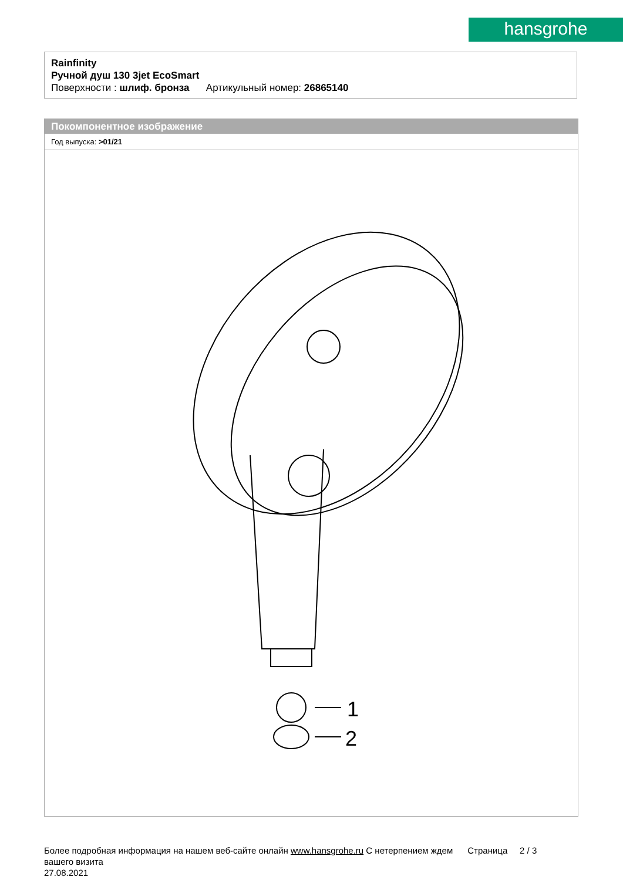hansgrohe
Rainfinity
Ручной душ 130 3jet EcoSmart
Поверхности : шлиф. бронза Артикульный номер: 26865140
Покомпонентное изображение
Год выпуска: >01/21
1
2
Более подробная информация на нашем веб-сайте онлайн www.hansgrohe.ru С нетерпением ждем Страница 2 / 3
вашего визита
27.08.2021